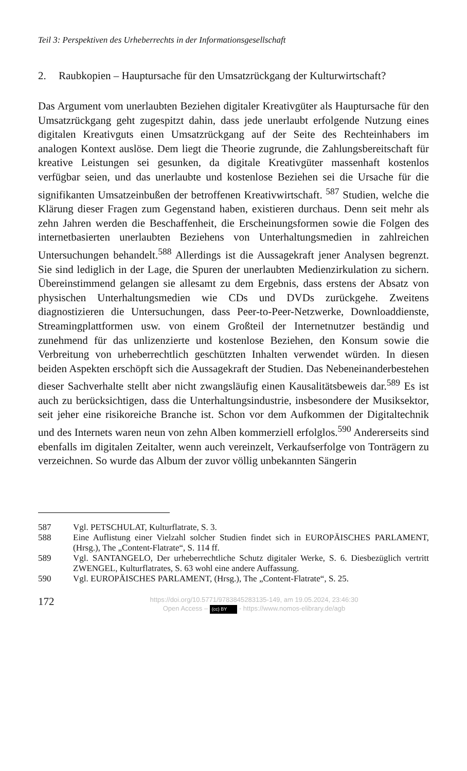Teil 3: Perspektiven des Urheberrechts in der Informationsgesellschaft
2. Raubkopien – Hauptursache für den Umsatzrückgang der Kulturwirtschaft?
Das Argument vom unerlaubten Beziehen digitaler Kreativgüter als Hauptursache für den Umsatzrückgang geht zugespitzt dahin, dass jede unerlaubt erfolgende Nutzung eines digitalen Kreativguts einen Umsatzrückgang auf der Seite des Rechteinhabers im analogen Kontext auslöse. Dem liegt die Theorie zugrunde, die Zahlungsbereitschaft für kreative Leistungen sei gesunken, da digitale Kreativgüter massenhaft kostenlos verfügbar seien, und das unerlaubte und kostenlose Beziehen sei die Ursache für die signifikanten Umsatzeinbußen der betroffenen Kreativwirtschaft. <sup>587</sup> Studien, welche die Klärung dieser Fragen zum Gegenstand haben, existieren durchaus. Denn seit mehr als zehn Jahren werden die Beschaffenheit, die Erscheinungsformen sowie die Folgen des internetbasierten unerlaubten Beziehens von Unterhaltungsmedien in zahlreichen Untersuchungen behandelt.<sup>588</sup> Allerdings ist die Aussagekraft jener Analysen begrenzt. Sie sind lediglich in der Lage, die Spuren der unerlaubten Medienzirkulation zu sichern. Übereinstimmend gelangen sie allesamt zu dem Ergebnis, dass erstens der Absatz von physischen Unterhaltungsmedien wie CDs und DVDs zurückgehe. Zweitens diagnostizieren die Untersuchungen, dass Peer-to-Peer-Netzwerke, Downloaddienste, Streamingplattformen usw. von einem Großteil der Internetnutzer beständig und zunehmend für das unlizenzierte und kostenlose Beziehen, den Konsum sowie die Verbreitung von urheberrechtlich geschützten Inhalten verwendet würden. In diesen beiden Aspekten erschöpft sich die Aussagekraft der Studien. Das Nebeneinanderbestehen dieser Sachverhalte stellt aber nicht zwangsläufig einen Kausalitätsbeweis dar.<sup>589</sup> Es ist auch zu berücksichtigen, dass die Unterhaltungsindustrie, insbesondere der Musiksektor, seit jeher eine risikoreiche Branche ist. Schon vor dem Aufkommen der Digitaltechnik und des Internets waren neun von zehn Alben kommerziell erfolglos.<sup>590</sup> Andererseits sind ebenfalls im digitalen Zeitalter, wenn auch vereinzelt, Verkaufserfolge von Tonträgern zu verzeichnen. So wurde das Album der zuvor völlig unbekannten Sängerin
587 Vgl. PETSCHULAT, Kulturflatrate, S. 3.
588 Eine Auflistung einer Vielzahl solcher Studien findet sich in EUROPÄISCHES PARLAMENT, (Hrsg.), The „Content-Flatrate“, S. 114 ff.
589 Vgl. SANTANGELO, Der urheberrechtliche Schutz digitaler Werke, S. 6. Diesbezüglich vertritt ZWENGEL, Kulturflatrates, S. 63 wohl eine andere Auffassung.
590 Vgl. EUROPÄISCHES PARLAMENT, (Hrsg.), The „Content-Flatrate“, S. 25.
172
https://doi.org/10.5771/9783845283135-149, am 19.05.2024, 23:46:30
Open Access – (cc) BY - https://www.nomos-elibrary.de/agb